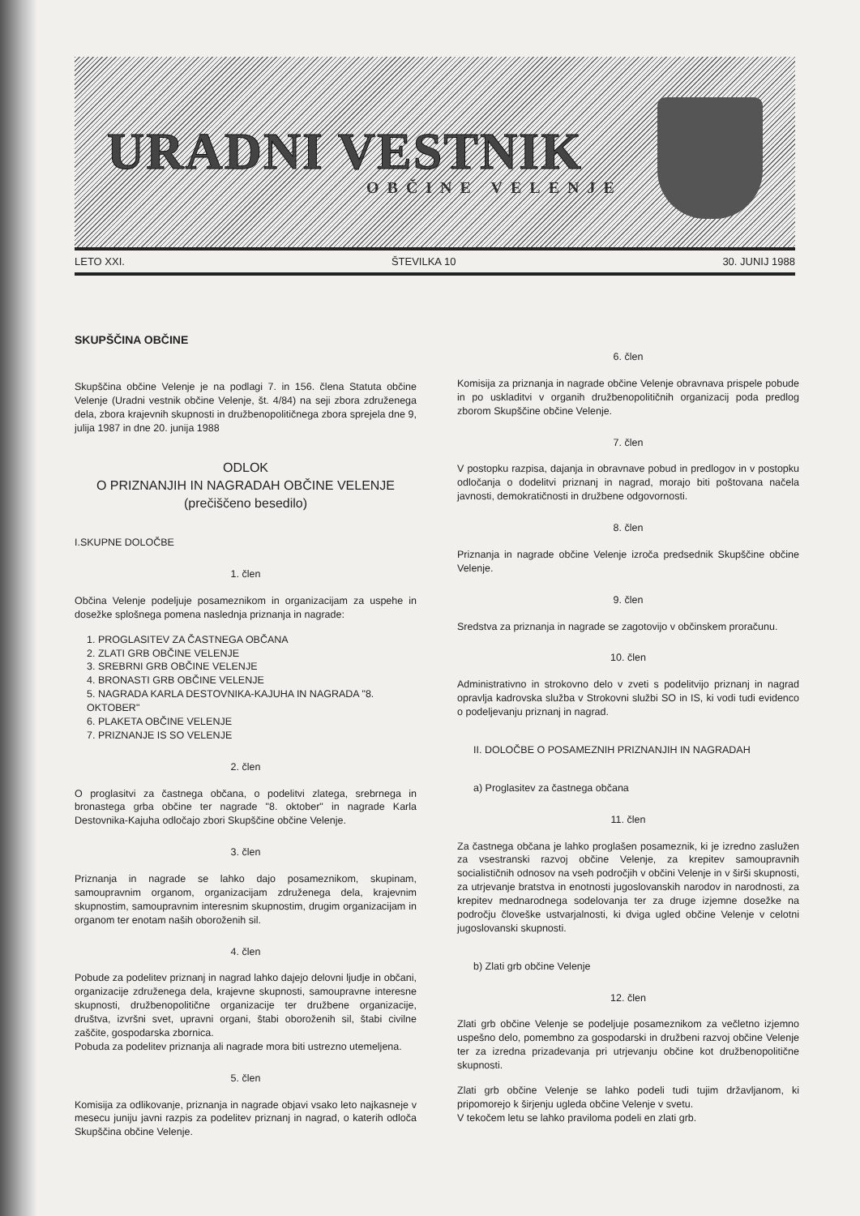URADNI VESTNIK
OBČINE VELENJE
LETO XXI. ŠTEVILKA 10 30. JUNIJ 1988
SKUPŠČINA OBČINE
Skupščina občine Velenje je na podlagi 7. in 156. člena Statuta občine Velenje (Uradni vestnik občine Velenje, št. 4/84) na seji zbora združenega dela, zbora krajevnih skupnosti in družbenopolitičnega zbora sprejela dne 9, julija 1987 in dne 20. junija 1988
ODLOK
O PRIZNANJIH IN NAGRADAH OBČINE VELENJE
(prečiščeno besedilo)
I.SKUPNE DOLOČBE
1. člen
Občina Velenje podeljuje posameznikom in organizacijam za uspehe in dosežke splošnega pomena naslednja priznanja in nagrade:
1. PROGLASITEV ZA ČASTNEGA OBČANA
2. ZLATI GRB OBČINE VELENJE
3. SREBRNI GRB OBČINE VELENJE
4. BRONASTI GRB OBČINE VELENJE
5. NAGRADA KARLA DESTOVNIKA-KAJUHA IN NAGRADA "8. OKTOBER"
6. PLAKETA OBČINE VELENJE
7. PRIZNANJE IS SO VELENJE
2. člen
O proglasitvi za častnega občana, o podelitvi zlatega, srebrnega in bronastega grba občine ter nagrade "8. oktober" in nagrade Karla Destovnika-Kajuha odločajo zbori Skupščine občine Velenje.
3. člen
Priznanja in nagrade se lahko dajo posameznikom, skupinam, samoupravnim organom, organizacijam združenega dela, krajevnim skupnostim, samoupravnim interesnim skupnostim, drugim organizacijam in organom ter enotam naših oboroženih sil.
4. člen
Pobude za podelitev priznanj in nagrad lahko dajejo delovni ljudje in občani, organizacije združenega dela, krajevne skupnosti, samoupravne interesne skupnosti, družbenopolitične organizacije ter družbene organizacije, društva, izvršni svet, upravni organi, štabi oboroženih sil, štabi civilne zaščite, gospodarska zbornica.
Pobuda za podelitev priznanja ali nagrade mora biti ustrezno utemeljena.
5. člen
Komisija za odlikovanje, priznanja in nagrade objavi vsako leto najkasneje v mesecu juniju javni razpis za podelitev priznanj in nagrad, o katerih odloča Skupščina občine Velenje.
6. člen
Komisija za priznanja in nagrade občine Velenje obravnava prispele pobude in po uskladitvi v organih družbenopolitičnih organizacij poda predlog zborom Skupščine občine Velenje.
7. člen
V postopku razpisa, dajanja in obravnave pobud in predlogov in v postopku odločanja o dodelitvi priznanj in nagrad, morajo biti poštovana načela javnosti, demokratičnosti in družbene odgovornosti.
8. člen
Priznanja in nagrade občine Velenje izroča predsednik Skupščine občine Velenje.
9. člen
Sredstva za priznanja in nagrade se zagotovijo v občinskem proračunu.
10. člen
Administrativno in strokovno delo v zveti s podelitvijo priznanj in nagrad opravlja kadrovska služba v Strokovni službi SO in IS, ki vodi tudi evidenco o podeljevanju priznanj in nagrad.
II. DOLOČBE O POSAMEZNIH PRIZNANJIH IN NAGRADAH
a) Proglasitev za častnega občana
11. člen
Za častnega občana je lahko proglašen posameznik, ki je izredno zaslužen za vsestranski razvoj občine Velenje, za krepitev samoupravnih socialističnih odnosov na vseh področjih v občini Velenje in v širši skupnosti, za utrjevanje bratstva in enotnosti jugoslovanskih narodov in narodnosti, za krepitev mednarodnega sodelovanja ter za druge izjemne dosežke na področju človeške ustvarjalnosti, ki dviga ugled občine Velenje v celotni jugoslovanski skupnosti.
b) Zlati grb občine Velenje
12. člen
Zlati grb občine Velenje se podeljuje posameznikom za večletno izjemno uspešno delo, pomembno za gospodarski in družbeni razvoj občine Velenje ter za izredna prizadevanja pri utrjevanju občine kot družbenopolitične skupnosti.
Zlati grb občine Velenje se lahko podeli tudi tujim državljanom, ki pripomorejo k širjenju ugleda občine Velenje v svetu.
V tekočem letu se lahko praviloma podeli en zlati grb.